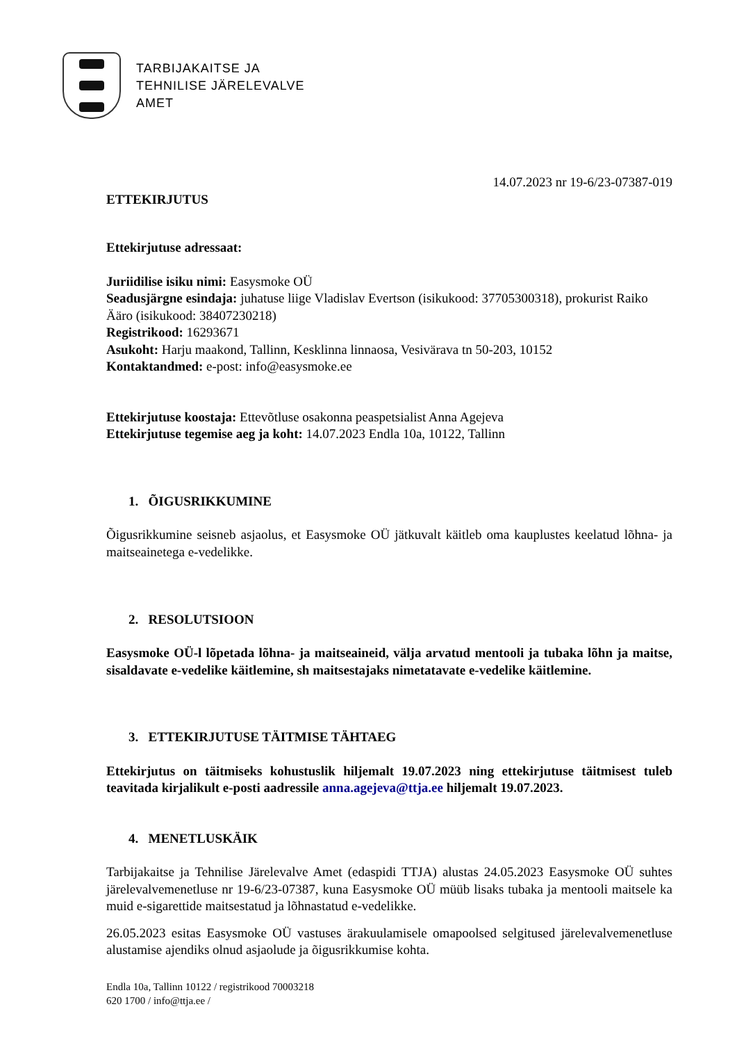TARBIJAKAITSE JA
TEHNILISE JÄRELEVALVE
AMET
14.07.2023 nr 19-6/23-07387-019
ETTEKIRJUTUS
Ettekirjutuse adressaat:
Juriidilise isiku nimi: Easysmoke OÜ
Seadusjärgne esindaja: juhatuse liige Vladislav Evertson (isikukood: 37705300318), prokurist Raiko Ääro (isikukood: 38407230218)
Registrikood: 16293671
Asukoht: Harju maakond, Tallinn, Kesklinna linnaosa, Vesivärava tn 50-203, 10152
Kontaktandmed: e-post: info@easysmoke.ee
Ettekirjutuse koostaja: Ettevõtluse osakonna peaspetsialist Anna Agejeva
Ettekirjutuse tegemise aeg ja koht: 14.07.2023 Endla 10a, 10122, Tallinn
1. ÕIGUSRIKKUMINE
Õigusrikkumine seisneb asjaolus, et Easysmoke OÜ jätkuvalt käitleb oma kauplustes keelatud lõhna- ja maitseainetega e-vedelikke.
2. RESOLUTSIOON
Easysmoke OÜ-l lõpetada lõhna- ja maitseaineid, välja arvatud mentooli ja tubaka lõhn ja maitse, sisaldavate e-vedelike käitlemine, sh maitsestajaks nimetatavate e-vedelike käitlemine.
3. ETTEKIRJUTUSE TÄITMISE TÄHTAEG
Ettekirjutus on täitmiseks kohustuslik hiljemalt 19.07.2023 ning ettekirjutuse täitmisest tuleb teavitada kirjalikult e-posti aadressile anna.agejeva@ttja.ee hiljemalt 19.07.2023.
4. MENETLUSKÄIK
Tarbijakaitse ja Tehnilise Järelevalve Amet (edaspidi TTJA) alustas 24.05.2023 Easysmoke OÜ suhtes järelevalvemenetluse nr 19-6/23-07387, kuna Easysmoke OÜ müüb lisaks tubaka ja mentooli maitsele ka muid e-sigarettide maitsestatud ja lõhnastatud e-vedelikke.
26.05.2023 esitas Easysmoke OÜ vastuses ärakuulamisele omapoolsed selgitused järelevalvemenetluse alustamise ajendiks olnud asjaolude ja õigusrikkumise kohta.
Endla 10a, Tallinn 10122 / registrikood 70003218
620 1700 / info@ttja.ee /